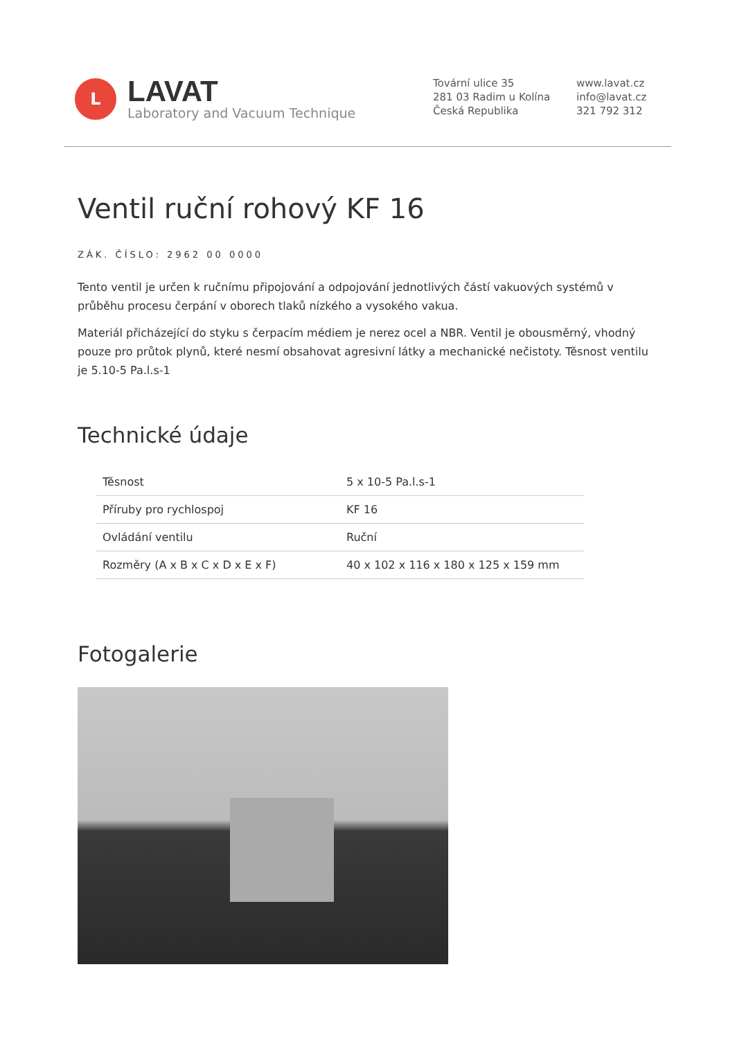L
LAVAT
Laboratory and Vacuum Technique
Tovární ulice 35
281 03 Radim u Kolína
Česká Republika
www.lavat.cz
info@lavat.cz
321 792 312
Ventil ruční rohový KF 16
ZÁK. ČÍSLO: 2962 00 0000
Tento ventil je určen k ručnímu připojování a odpojování jednotlivých částí vakuových systémů v průběhu procesu čerpání v oborech tlaků nízkého a vysokého vakua.
Materiál přicházející do styku s čerpacím médiem je nerez ocel a NBR. Ventil je obousměrný, vhodný pouze pro průtok plynů, které nesmí obsahovat agresivní látky a mechanické nečistoty. Těsnost ventilu je 5.10-5 Pa.l.s-1
Technické údaje
| Těsnost | 5 x 10-5 Pa.l.s-1 |
| Příruby pro rychlospoj | KF 16 |
| Ovládání ventilu | Ruční |
| Rozměry (A x B x C x D x E x F) | 40 x 102 x 116 x 180 x 125 x 159 mm |
Fotogalerie